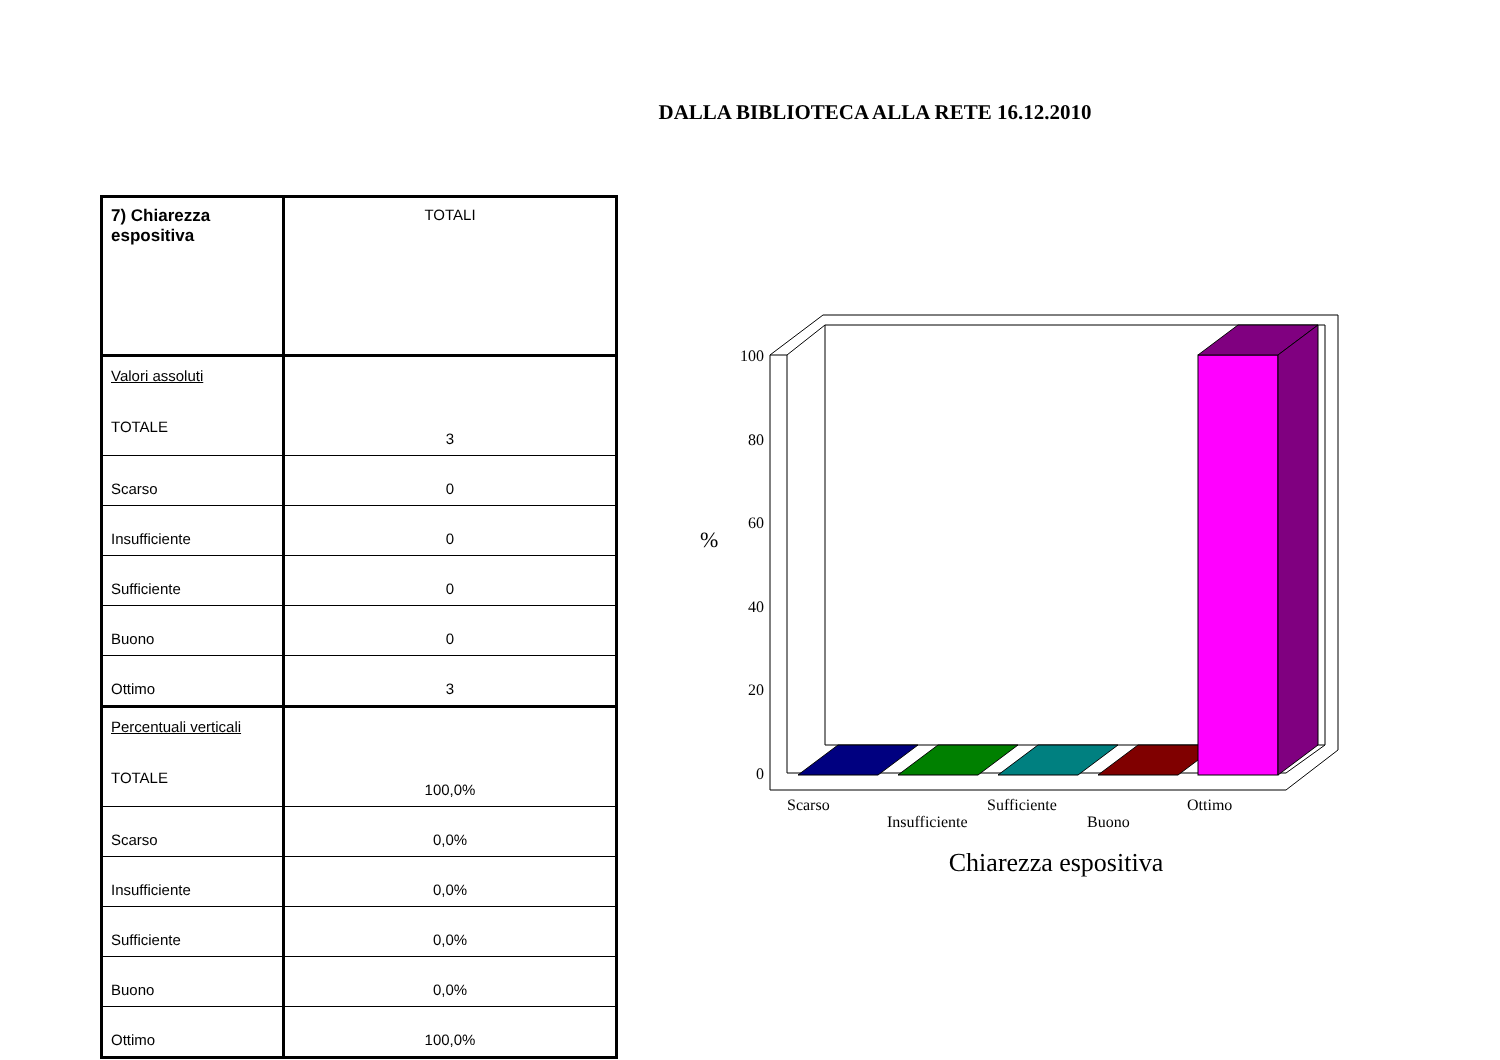DALLA BIBLIOTECA ALLA RETE 16.12.2010
| 7) Chiarezza espositiva | TOTALI |
| Valori assoluti TOTALE | 3 |
| Scarso | 0 |
| Insufficiente | 0 |
| Sufficiente | 0 |
| Buono | 0 |
| Ottimo | 3 |
| Percentuali verticali TOTALE | 100,0% |
| Scarso | 0,0% |
| Insufficiente | 0,0% |
| Sufficiente | 0,0% |
| Buono | 0,0% |
| Ottimo | 100,0% |
100
80
60
40
20
0
%
Scarso
Insufficiente
Sufficiente
Buono
Ottimo
Chiarezza espositiva